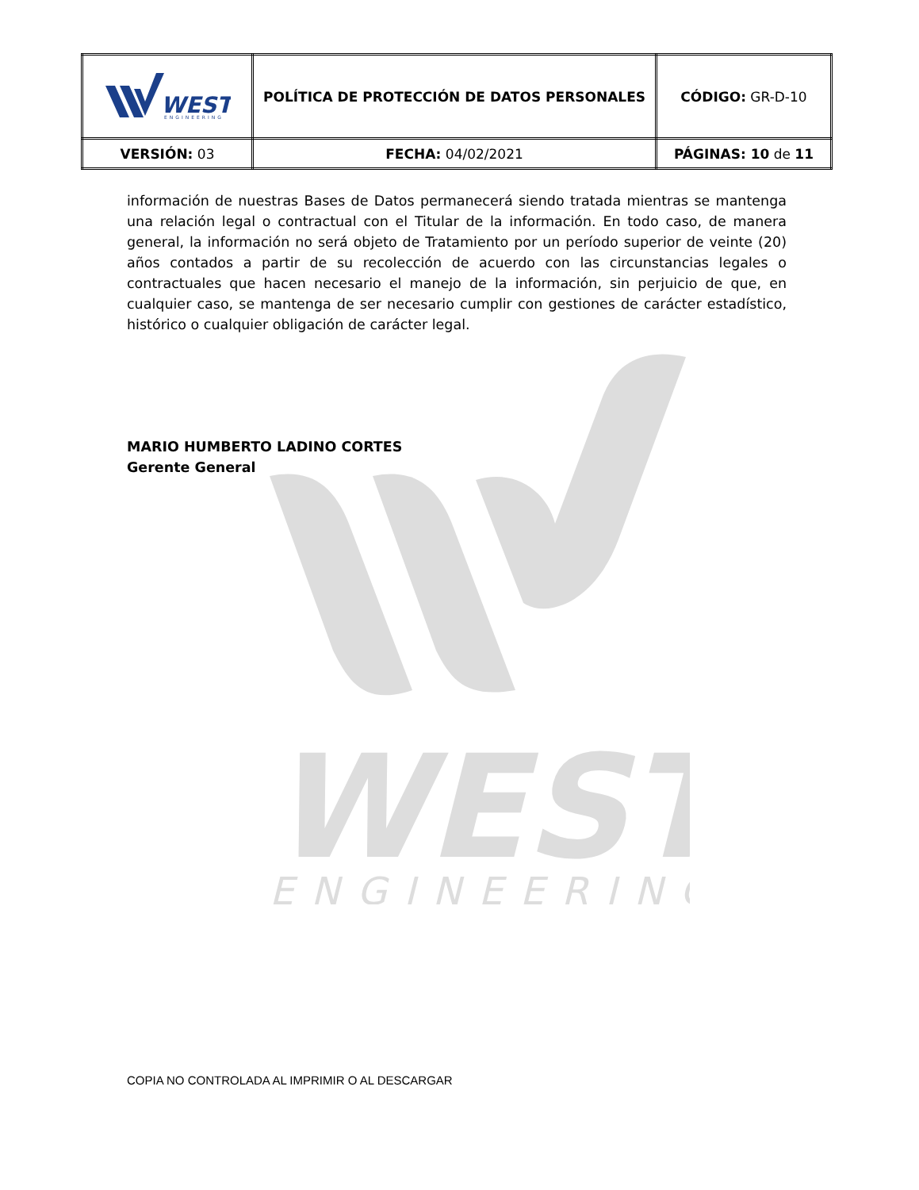WEST
ENGINEERING
| WEST ENGINEERING | POLÍTICA DE PROTECCIÓN DE DATOS PERSONALES | CÓDIGO: GR-D-10 |
| VERSIÓN: 03 | FECHA: 04/02/2021 | PÁGINAS: 10 de 11 |
información de nuestras Bases de Datos permanecerá siendo tratada mientras se mantenga una relación legal o contractual con el Titular de la información. En todo caso, de manera general, la información no será objeto de Tratamiento por un período superior de veinte (20) años contados a partir de su recolección de acuerdo con las circunstancias legales o contractuales que hacen necesario el manejo de la información, sin perjuicio de que, en cualquier caso, se mantenga de ser necesario cumplir con gestiones de carácter estadístico, histórico o cualquier obligación de carácter legal.
MARIO HUMBERTO LADINO CORTES
Gerente General
COPIA NO CONTROLADA AL IMPRIMIR O AL DESCARGAR